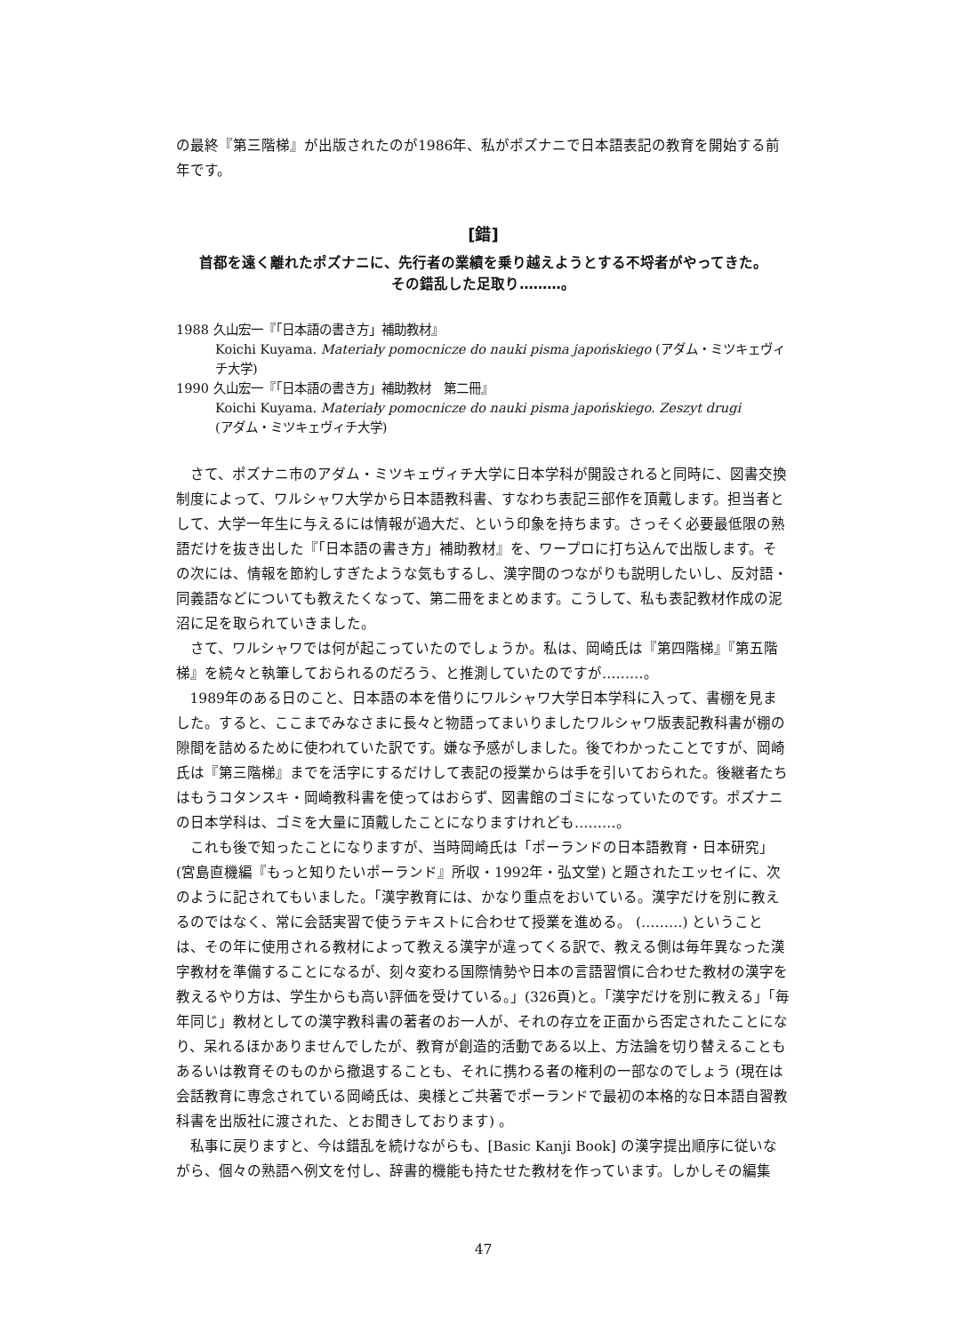の最終『第三階梯』が出版されたのが1986年、私がポズナニで日本語表記の教育を開始する前年です。
[錯]
首都を遠く離れたポズナニに、先行者の業績を乗り越えようとする不埒者がやってきた。
その錯乱した足取り………。
1988 久山宏一『「日本語の書き方」補助教材』
Koichi Kuyama. Materiały pomocnicze do nauki pisma japońskiego (アダム・ミツキェヴィチ大学)
1990 久山宏一『「日本語の書き方」補助教材　第二冊』
Koichi Kuyama. Materiały pomocnicze do nauki pisma japońskiego. Zeszyt drugi
(アダム・ミツキェヴィチ大学)
さて、ポズナニ市のアダム・ミツキェヴィチ大学に日本学科が開設されると同時に、図書交換制度によって、ワルシャワ大学から日本語教科書、すなわち表記三部作を頂戴します。担当者として、大学一年生に与えるには情報が過大だ、という印象を持ちます。さっそく必要最低限の熟語だけを抜き出した『「日本語の書き方」補助教材』を、ワープロに打ち込んで出版します。その次には、情報を節約しすぎたような気もするし、漢字間のつながりも説明したいし、反対語・同義語などについても教えたくなって、第二冊をまとめます。こうして、私も表記教材作成の泥沼に足を取られていきました。
さて、ワルシャワでは何が起こっていたのでしょうか。私は、岡崎氏は『第四階梯』『第五階梯』を続々と執筆しておられるのだろう、と推測していたのですが………。
1989年のある日のこと、日本語の本を借りにワルシャワ大学日本学科に入って、書棚を見ました。すると、ここまでみなさまに長々と物語ってまいりましたワルシャワ版表記教科書が棚の隙間を詰めるために使われていた訳です。嫌な予感がしました。後でわかったことですが、岡崎氏は『第三階梯』までを活字にするだけして表記の授業からは手を引いておられた。後継者たちはもうコタンスキ・岡崎教科書を使ってはおらず、図書館のゴミになっていたのです。ポズナニの日本学科は、ゴミを大量に頂戴したことになりますけれども………。
これも後で知ったことになりますが、当時岡崎氏は「ポーランドの日本語教育・日本研究」(宮島直機編『もっと知りたいポーランド』所収・1992年・弘文堂) と題されたエッセイに、次のように記されてもいました。「漢字教育には、かなり重点をおいている。漢字だけを別に教えるのではなく、常に会話実習で使うテキストに合わせて授業を進める。 (………) ということは、その年に使用される教材によって教える漢字が違ってくる訳で、教える側は毎年異なった漢字教材を準備することになるが、刻々変わる国際情勢や日本の言語習慣に合わせた教材の漢字を教えるやり方は、学生からも高い評価を受けている。」(326頁)と。「漢字だけを別に教える」「毎年同じ」教材としての漢字教科書の著者のお一人が、それの存立を正面から否定されたことになり、呆れるほかありませんでしたが、教育が創造的活動である以上、方法論を切り替えることもあるいは教育そのものから撤退することも、それに携わる者の権利の一部なのでしょう (現在は会話教育に専念されている岡崎氏は、奥様とご共著でポーランドで最初の本格的な日本語自習教科書を出版社に渡された、とお聞きしております) 。
私事に戻りますと、今は錯乱を続けながらも、[Basic Kanji Book] の漢字提出順序に従いながら、個々の熟語へ例文を付し、辞書的機能も持たせた教材を作っています。しかしその編集
47